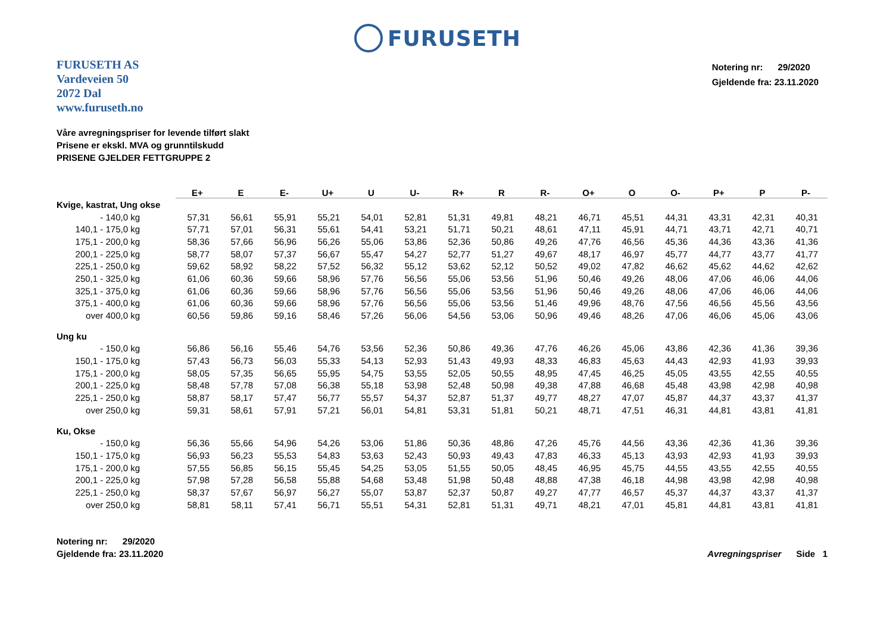FURUSETH
FURUSETH AS
Vardeveien 50
2072 Dal
www.furuseth.no
Notering nr: 29/2020
Gjeldende fra: 23.11.2020
Våre avregningspriser for levende tilført slakt
Prisene er ekskl. MVA og grunntilskudd
PRISENE GJELDER FETTGRUPPE 2
| | E+ | E | E- | U+ | U | U- | R+ | R | R- | O+ | O | O- | P+ | P | P- |
| --- | --- | --- | --- | --- | --- | --- | --- | --- | --- | --- | --- | --- | --- | --- | --- |
| Kvige, kastrat, Ung okse | | | | | | | | | | | | | | | |
| - 140,0 kg | 57,31 | 56,61 | 55,91 | 55,21 | 54,01 | 52,81 | 51,31 | 49,81 | 48,21 | 46,71 | 45,51 | 44,31 | 43,31 | 42,31 | 40,31 |
| 140,1 - 175,0 kg | 57,71 | 57,01 | 56,31 | 55,61 | 54,41 | 53,21 | 51,71 | 50,21 | 48,61 | 47,11 | 45,91 | 44,71 | 43,71 | 42,71 | 40,71 |
| 175,1 - 200,0 kg | 58,36 | 57,66 | 56,96 | 56,26 | 55,06 | 53,86 | 52,36 | 50,86 | 49,26 | 47,76 | 46,56 | 45,36 | 44,36 | 43,36 | 41,36 |
| 200,1 - 225,0 kg | 58,77 | 58,07 | 57,37 | 56,67 | 55,47 | 54,27 | 52,77 | 51,27 | 49,67 | 48,17 | 46,97 | 45,77 | 44,77 | 43,77 | 41,77 |
| 225,1 - 250,0 kg | 59,62 | 58,92 | 58,22 | 57,52 | 56,32 | 55,12 | 53,62 | 52,12 | 50,52 | 49,02 | 47,82 | 46,62 | 45,62 | 44,62 | 42,62 |
| 250,1 - 325,0 kg | 61,06 | 60,36 | 59,66 | 58,96 | 57,76 | 56,56 | 55,06 | 53,56 | 51,96 | 50,46 | 49,26 | 48,06 | 47,06 | 46,06 | 44,06 |
| 325,1 - 375,0 kg | 61,06 | 60,36 | 59,66 | 58,96 | 57,76 | 56,56 | 55,06 | 53,56 | 51,96 | 50,46 | 49,26 | 48,06 | 47,06 | 46,06 | 44,06 |
| 375,1 - 400,0 kg | 61,06 | 60,36 | 59,66 | 58,96 | 57,76 | 56,56 | 55,06 | 53,56 | 51,46 | 49,96 | 48,76 | 47,56 | 46,56 | 45,56 | 43,56 |
| over 400,0 kg | 60,56 | 59,86 | 59,16 | 58,46 | 57,26 | 56,06 | 54,56 | 53,06 | 50,96 | 49,46 | 48,26 | 47,06 | 46,06 | 45,06 | 43,06 |
| Ung ku | | | | | | | | | | | | | | | |
| - 150,0 kg | 56,86 | 56,16 | 55,46 | 54,76 | 53,56 | 52,36 | 50,86 | 49,36 | 47,76 | 46,26 | 45,06 | 43,86 | 42,36 | 41,36 | 39,36 |
| 150,1 - 175,0 kg | 57,43 | 56,73 | 56,03 | 55,33 | 54,13 | 52,93 | 51,43 | 49,93 | 48,33 | 46,83 | 45,63 | 44,43 | 42,93 | 41,93 | 39,93 |
| 175,1 - 200,0 kg | 58,05 | 57,35 | 56,65 | 55,95 | 54,75 | 53,55 | 52,05 | 50,55 | 48,95 | 47,45 | 46,25 | 45,05 | 43,55 | 42,55 | 40,55 |
| 200,1 - 225,0 kg | 58,48 | 57,78 | 57,08 | 56,38 | 55,18 | 53,98 | 52,48 | 50,98 | 49,38 | 47,88 | 46,68 | 45,48 | 43,98 | 42,98 | 40,98 |
| 225,1 - 250,0 kg | 58,87 | 58,17 | 57,47 | 56,77 | 55,57 | 54,37 | 52,87 | 51,37 | 49,77 | 48,27 | 47,07 | 45,87 | 44,37 | 43,37 | 41,37 |
| over 250,0 kg | 59,31 | 58,61 | 57,91 | 57,21 | 56,01 | 54,81 | 53,31 | 51,81 | 50,21 | 48,71 | 47,51 | 46,31 | 44,81 | 43,81 | 41,81 |
| Ku, Okse | | | | | | | | | | | | | | | |
| - 150,0 kg | 56,36 | 55,66 | 54,96 | 54,26 | 53,06 | 51,86 | 50,36 | 48,86 | 47,26 | 45,76 | 44,56 | 43,36 | 42,36 | 41,36 | 39,36 |
| 150,1 - 175,0 kg | 56,93 | 56,23 | 55,53 | 54,83 | 53,63 | 52,43 | 50,93 | 49,43 | 47,83 | 46,33 | 45,13 | 43,93 | 42,93 | 41,93 | 39,93 |
| 175,1 - 200,0 kg | 57,55 | 56,85 | 56,15 | 55,45 | 54,25 | 53,05 | 51,55 | 50,05 | 48,45 | 46,95 | 45,75 | 44,55 | 43,55 | 42,55 | 40,55 |
| 200,1 - 225,0 kg | 57,98 | 57,28 | 56,58 | 55,88 | 54,68 | 53,48 | 51,98 | 50,48 | 48,88 | 47,38 | 46,18 | 44,98 | 43,98 | 42,98 | 40,98 |
| 225,1 - 250,0 kg | 58,37 | 57,67 | 56,97 | 56,27 | 55,07 | 53,87 | 52,37 | 50,87 | 49,27 | 47,77 | 46,57 | 45,37 | 44,37 | 43,37 | 41,37 |
| over 250,0 kg | 58,81 | 58,11 | 57,41 | 56,71 | 55,51 | 54,31 | 52,81 | 51,31 | 49,71 | 48,21 | 47,01 | 45,81 | 44,81 | 43,81 | 41,81 |
Notering nr: 29/2020
Gjeldende fra: 23.11.2020
Avregningspriser Side 1